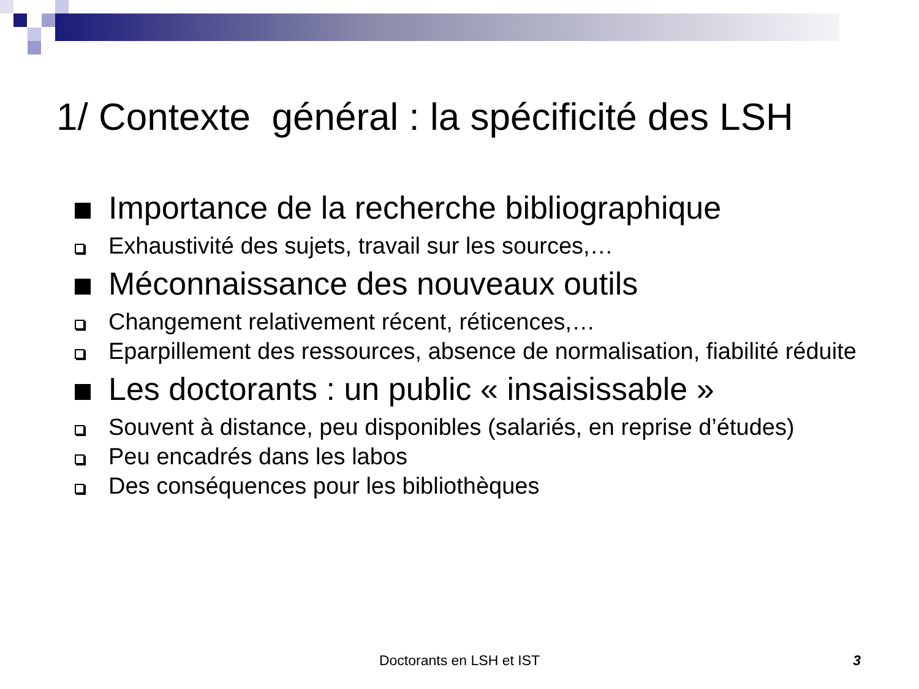1/ Contexte général : la spécificité des LSH
Importance de la recherche bibliographique
Exhaustivité des sujets, travail sur les sources,…
Méconnaissance des nouveaux outils
Changement relativement récent, réticences,…
Eparpillement des ressources, absence de normalisation, fiabilité réduite
Les doctorants : un public « insaisissable »
Souvent à distance, peu disponibles (salariés, en reprise d’études)
Peu encadrés dans les labos
Des conséquences pour les bibliothèques
Doctorants en LSH et IST 3